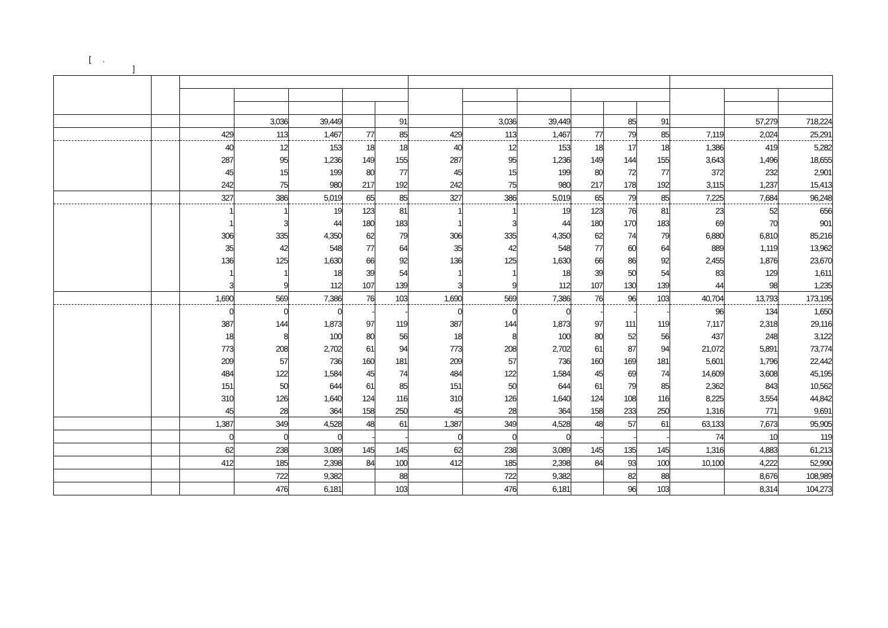[ . ]
| | | | 3,036 | 39,449 | | 91 | | 3,036 | 39,449 | | 85 | 91 | | 57,279 | 718,224 |
| | | 429 | 113 | 1,467 | 77 | 85 | 429 | 113 | 1,467 | 77 | 79 | 85 | 7,119 | 2,024 | 25,291 |
| | | 40 | 12 | 153 | 18 | 18 | 40 | 12 | 153 | 18 | 17 | 18 | 1,386 | 419 | 5,282 |
| | | 287 | 95 | 1,236 | 149 | 155 | 287 | 95 | 1,236 | 149 | 144 | 155 | 3,643 | 1,496 | 18,655 |
| | | 45 | 15 | 199 | 80 | 77 | 45 | 15 | 199 | 80 | 72 | 77 | 372 | 232 | 2,901 |
| | | 242 | 75 | 980 | 217 | 192 | 242 | 75 | 980 | 217 | 178 | 192 | 3,115 | 1,237 | 15,413 |
| | | 327 | 386 | 5,019 | 65 | 85 | 327 | 386 | 5,019 | 65 | 79 | 85 | 7,225 | 7,684 | 96,248 |
| | | 1 | 1 | 19 | 123 | 81 | 1 | 1 | 19 | 123 | 76 | 81 | 23 | 52 | 656 |
| | | 1 | 3 | 44 | 180 | 183 | 1 | 3 | 44 | 180 | 170 | 183 | 69 | 70 | 901 |
| | | 306 | 335 | 4,350 | 62 | 79 | 306 | 335 | 4,350 | 62 | 74 | 79 | 6,880 | 6,810 | 85,216 |
| | | 35 | 42 | 548 | 77 | 64 | 35 | 42 | 548 | 77 | 60 | 64 | 889 | 1,119 | 13,962 |
| | | 136 | 125 | 1,630 | 66 | 92 | 136 | 125 | 1,630 | 66 | 86 | 92 | 2,455 | 1,876 | 23,670 |
| | | 1 | 1 | 18 | 39 | 54 | 1 | 1 | 18 | 39 | 50 | 54 | 83 | 129 | 1,611 |
| | | 3 | 9 | 112 | 107 | 139 | 3 | 9 | 112 | 107 | 130 | 139 | 44 | 98 | 1,235 |
| | | 1,690 | 569 | 7,386 | 76 | 103 | 1,690 | 569 | 7,386 | 76 | 96 | 103 | 40,704 | 13,793 | 173,195 |
| | | 0 | 0 | 0 | - | - | 0 | 0 | 0 | - | - | - | 96 | 134 | 1,650 |
| | | 387 | 144 | 1,873 | 97 | 119 | 387 | 144 | 1,873 | 97 | 111 | 119 | 7,117 | 2,318 | 29,116 |
| | | 18 | 8 | 100 | 80 | 56 | 18 | 8 | 100 | 80 | 52 | 56 | 437 | 248 | 3,122 |
| | | 773 | 208 | 2,702 | 61 | 94 | 773 | 208 | 2,702 | 61 | 87 | 94 | 21,072 | 5,891 | 73,774 |
| | | 209 | 57 | 736 | 160 | 181 | 209 | 57 | 736 | 160 | 169 | 181 | 5,601 | 1,796 | 22,442 |
| | | 484 | 122 | 1,584 | 45 | 74 | 484 | 122 | 1,584 | 45 | 69 | 74 | 14,609 | 3,608 | 45,195 |
| | | 151 | 50 | 644 | 61 | 85 | 151 | 50 | 644 | 61 | 79 | 85 | 2,362 | 843 | 10,562 |
| | | 310 | 126 | 1,640 | 124 | 116 | 310 | 126 | 1,640 | 124 | 108 | 116 | 8,225 | 3,554 | 44,842 |
| | | 45 | 28 | 364 | 158 | 250 | 45 | 28 | 364 | 158 | 233 | 250 | 1,316 | 771 | 9,691 |
| | | 1,387 | 349 | 4,528 | 48 | 61 | 1,387 | 349 | 4,528 | 48 | 57 | 61 | 63,133 | 7,673 | 95,905 |
| | | 0 | 0 | 0 | - | - | 0 | 0 | 0 | - | - | - | 74 | 10 | 119 |
| | | 62 | 238 | 3,089 | 145 | 145 | 62 | 238 | 3,089 | 145 | 135 | 145 | 1,316 | 4,883 | 61,213 |
| | | 412 | 185 | 2,398 | 84 | 100 | 412 | 185 | 2,398 | 84 | 93 | 100 | 10,100 | 4,222 | 52,990 |
| | | | 722 | 9,382 | | 88 | | 722 | 9,382 | | 82 | 88 | | 8,676 | 108,989 |
| | | | 476 | 6,181 | | 103 | | 476 | 6,181 | | 96 | 103 | | 8,314 | 104,273 |